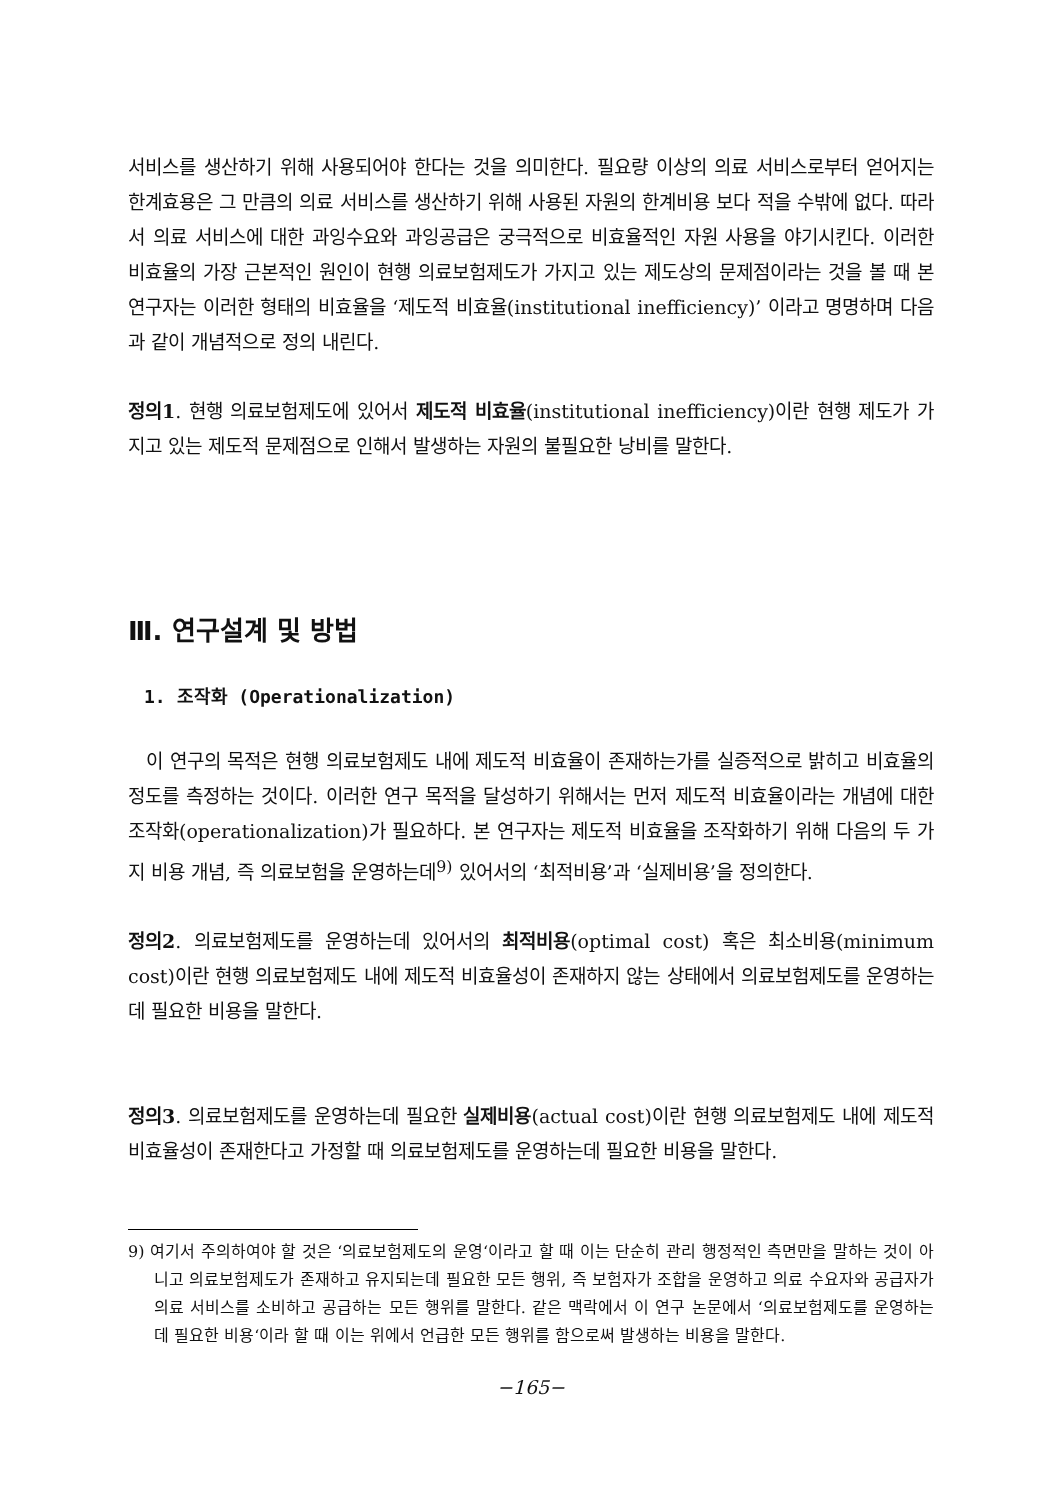서비스를 생산하기 위해 사용되어야 한다는 것을 의미한다. 필요량 이상의 의료 서비스로부터 얻어지는 한계효용은 그 만큼의 의료 서비스를 생산하기 위해 사용된 자원의 한계비용 보다 적을 수밖에 없다. 따라서 의료 서비스에 대한 과잉수요와 과잉공급은 궁극적으로 비효율적인 자원 사용을 야기시킨다. 이러한 비효율의 가장 근본적인 원인이 현행 의료보험제도가 가지고 있는 제도상의 문제점이라는 것을 볼 때 본 연구자는 이러한 형태의 비효율을 ‘제도적 비효율(institutional inefficiency)’ 이라고 명명하며 다음과 같이 개념적으로 정의 내린다.
정의1. 현행 의료보험제도에 있어서 제도적 비효율(institutional inefficiency)이란 현행 제도가 가지고 있는 제도적 문제점으로 인해서 발생하는 자원의 불필요한 낭비를 말한다.
Ⅲ. 연구설계 및 방법
1. 조작화 (Operationalization)
이 연구의 목적은 현행 의료보험제도 내에 제도적 비효율이 존재하는가를 실증적으로 밝히고 비효율의 정도를 측정하는 것이다. 이러한 연구 목적을 달성하기 위해서는 먼저 제도적 비효율이라는 개념에 대한 조작화(operationalization)가 필요하다. 본 연구자는 제도적 비효율을 조작화하기 위해 다음의 두 가지 비용 개념, 즉 의료보험을 운영하는데<sup>9)</sup> 있어서의 ‘최적비용’과 ‘실제비용’을 정의한다.
정의2. 의료보험제도를 운영하는데 있어서의 최적비용(optimal cost) 혹은 최소비용(minimum cost)이란 현행 의료보험제도 내에 제도적 비효율성이 존재하지 않는 상태에서 의료보험제도를 운영하는데 필요한 비용을 말한다.
정의3. 의료보험제도를 운영하는데 필요한 실제비용(actual cost)이란 현행 의료보험제도 내에 제도적 비효율성이 존재한다고 가정할 때 의료보험제도를 운영하는데 필요한 비용을 말한다.
9) 여기서 주의하여야 할 것은 ‘의료보험제도의 운영‘이라고 할 때 이는 단순히 관리 행정적인 측면만을 말하는 것이 아니고 의료보험제도가 존재하고 유지되는데 필요한 모든 행위, 즉 보험자가 조합을 운영하고 의료 수요자와 공급자가 의료 서비스를 소비하고 공급하는 모든 행위를 말한다. 같은 맥락에서 이 연구 논문에서 ‘의료보험제도를 운영하는데 필요한 비용‘이라 할 때 이는 위에서 언급한 모든 행위를 함으로써 발생하는 비용을 말한다.
−165−